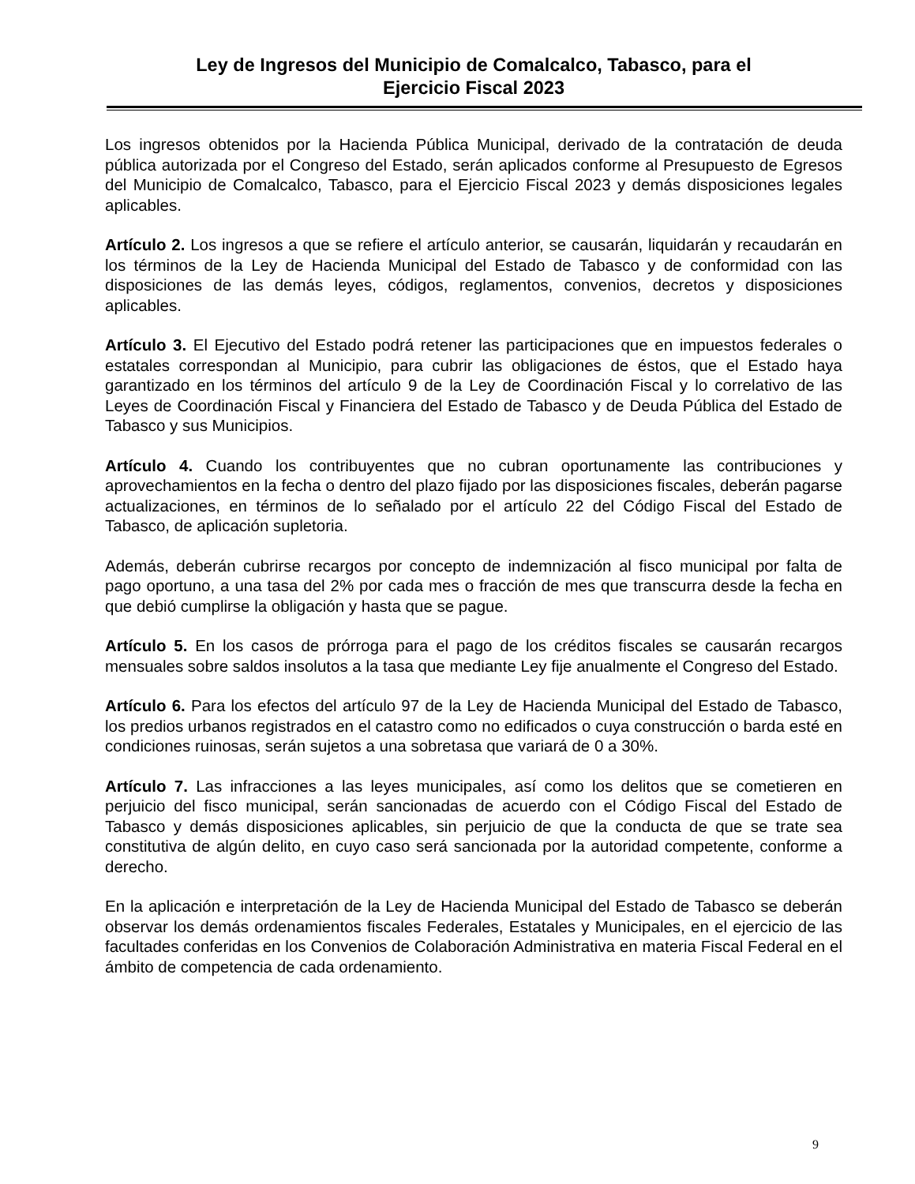Ley de Ingresos del Municipio de Comalcalco, Tabasco, para el
Ejercicio Fiscal 2023
Los ingresos obtenidos por la Hacienda Pública Municipal, derivado de la contratación de deuda pública autorizada por el Congreso del Estado, serán aplicados conforme al Presupuesto de Egresos del Municipio de Comalcalco, Tabasco, para el Ejercicio Fiscal 2023 y demás disposiciones legales aplicables.
Artículo 2. Los ingresos a que se refiere el artículo anterior, se causarán, liquidarán y recaudarán en los términos de la Ley de Hacienda Municipal del Estado de Tabasco y de conformidad con las disposiciones de las demás leyes, códigos, reglamentos, convenios, decretos y disposiciones aplicables.
Artículo 3. El Ejecutivo del Estado podrá retener las participaciones que en impuestos federales o estatales correspondan al Municipio, para cubrir las obligaciones de éstos, que el Estado haya garantizado en los términos del artículo 9 de la Ley de Coordinación Fiscal y lo correlativo de las Leyes de Coordinación Fiscal y Financiera del Estado de Tabasco y de Deuda Pública del Estado de Tabasco y sus Municipios.
Artículo 4. Cuando los contribuyentes que no cubran oportunamente las contribuciones y aprovechamientos en la fecha o dentro del plazo fijado por las disposiciones fiscales, deberán pagarse actualizaciones, en términos de lo señalado por el artículo 22 del Código Fiscal del Estado de Tabasco, de aplicación supletoria.
Además, deberán cubrirse recargos por concepto de indemnización al fisco municipal por falta de pago oportuno, a una tasa del 2% por cada mes o fracción de mes que transcurra desde la fecha en que debió cumplirse la obligación y hasta que se pague.
Artículo 5. En los casos de prórroga para el pago de los créditos fiscales se causarán recargos mensuales sobre saldos insolutos a la tasa que mediante Ley fije anualmente el Congreso del Estado.
Artículo 6. Para los efectos del artículo 97 de la Ley de Hacienda Municipal del Estado de Tabasco, los predios urbanos registrados en el catastro como no edificados o cuya construcción o barda esté en condiciones ruinosas, serán sujetos a una sobretasa que variará de 0 a 30%.
Artículo 7. Las infracciones a las leyes municipales, así como los delitos que se cometieren en perjuicio del fisco municipal, serán sancionadas de acuerdo con el Código Fiscal del Estado de Tabasco y demás disposiciones aplicables, sin perjuicio de que la conducta de que se trate sea constitutiva de algún delito, en cuyo caso será sancionada por la autoridad competente, conforme a derecho.
En la aplicación e interpretación de la Ley de Hacienda Municipal del Estado de Tabasco se deberán observar los demás ordenamientos fiscales Federales, Estatales y Municipales, en el ejercicio de las facultades conferidas en los Convenios de Colaboración Administrativa en materia Fiscal Federal en el ámbito de competencia de cada ordenamiento.
9